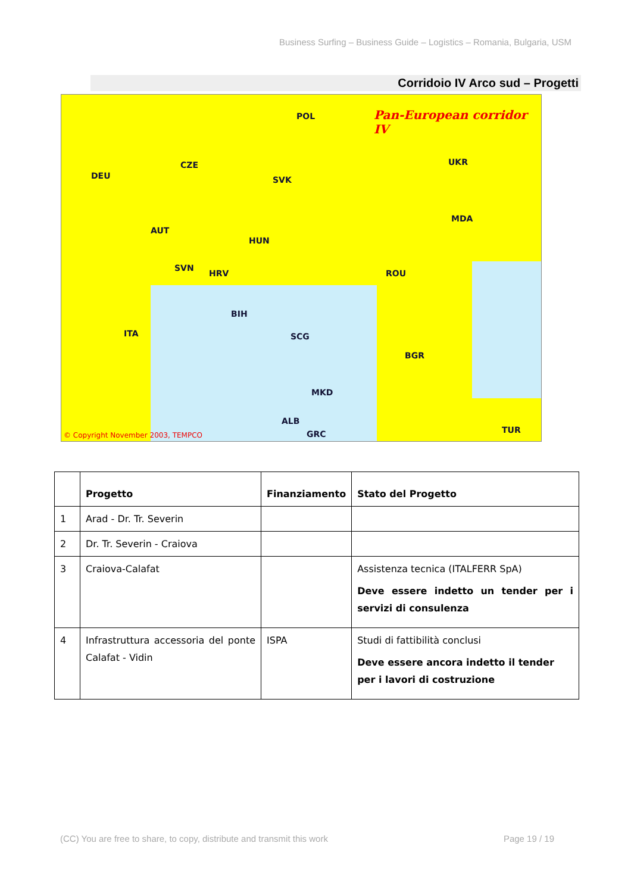Business Surfing – Business Guide – Logistics – Romania, Bulgaria, USM
Corridoio IV Arco sud – Progetti
Pan-European corridor IV
POL
UKR
CZE
DEU SVK
MDA
AUT
HUN
ROU
SVN
HRV
BIH
ITA SCG
BGR
MKD
ALB
GRC TUR
© Copyright November 2003, TEMPCO
| | Progetto | Finanziamento | Stato del Progetto |
| --- | --- | --- | --- |
| 1 | Arad - Dr. Tr. Severin | | |
| 2 | Dr. Tr. Severin - Craiova | | |
| 3 | Craiova-Calafat | | Assistenza tecnica (ITALFERR SpA) Deve essere indetto un tender per i servizi di consulenza |
| 4 | Infrastruttura accessoria del ponte Calafat - Vidin | ISPA | Studi di fattibilità conclusi Deve essere ancora indetto il tender per i lavori di costruzione |
(CC) You are free to share, to copy, distribute and transmit this work Page 19 / 19